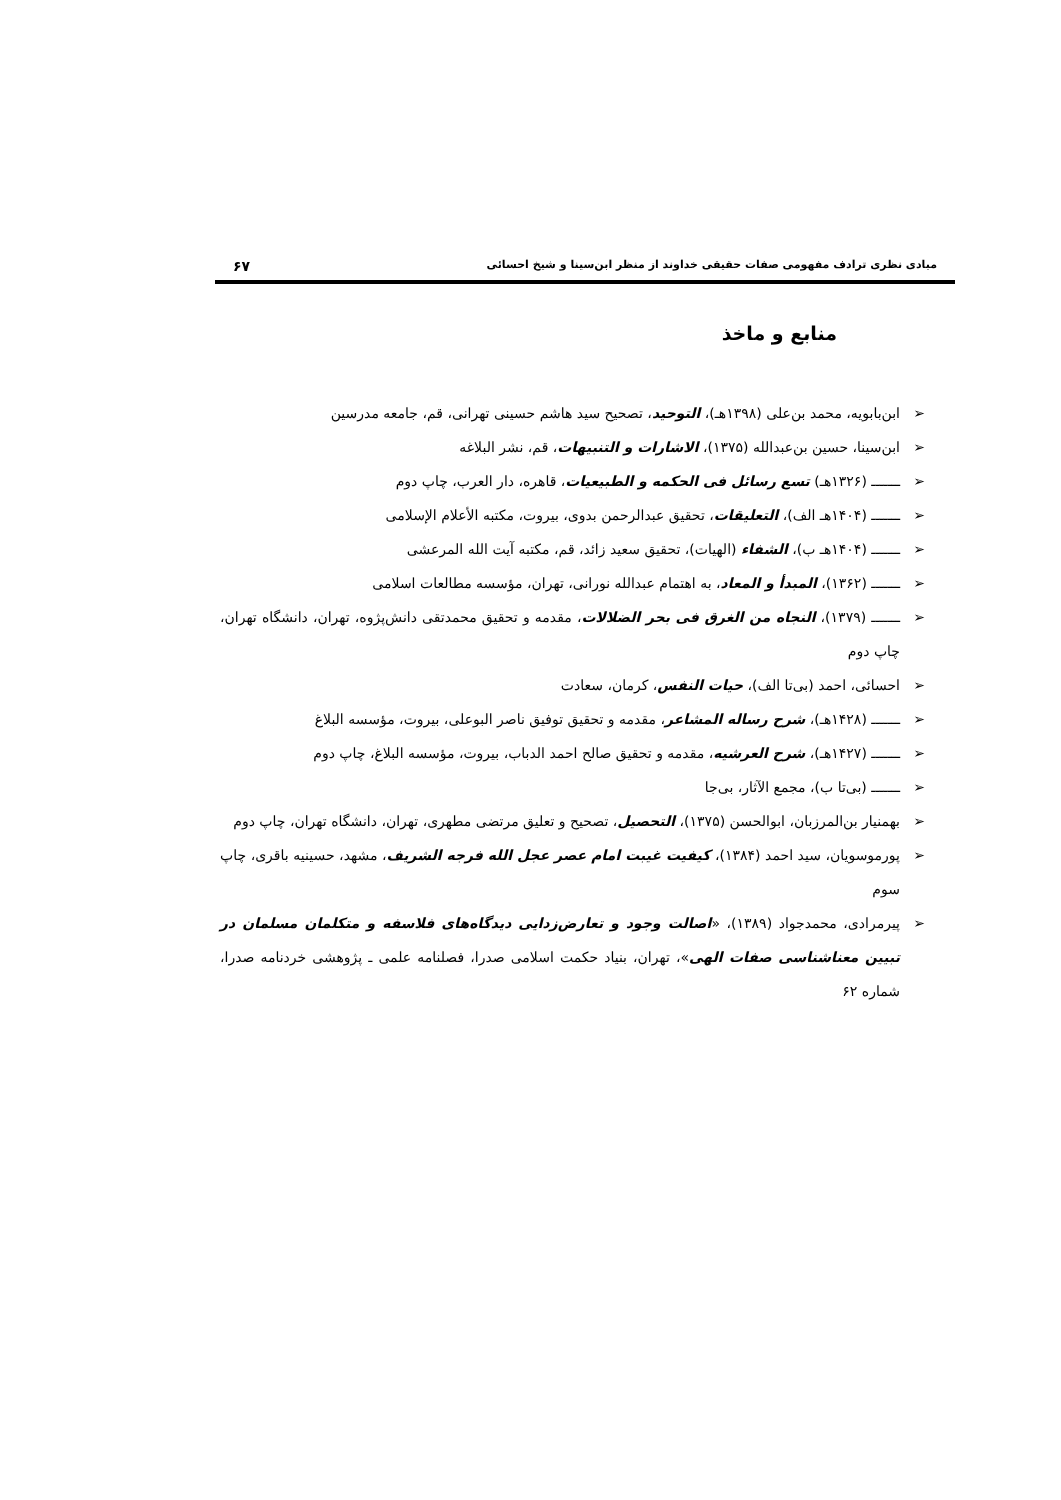مبادی نظری ترادف مفهومی صفات حقیقی خداوند از منظر ابن‌سینا و شیخ احسائی ۶۷
منابع و ماخذ
➢ ابن‌بابویه، محمد بن‌علی (۱۳۹۸هـ)، التوحید، تصحیح سید هاشم حسینی تهرانی، قم، جامعه مدرسین
➢ ابن‌سینا، حسین بن‌عبدالله (۱۳۷۵)، الاشارات و التنبیهات، قم، نشر البلاغه
➢ ـــــــ (۱۳۲۶هـ) تسع رسائل فی الحکمه و الطبیعیات، قاهره، دار العرب، چاپ دوم
➢ ـــــــ (۱۴۰۴هـ الف)، التعلیقات، تحقیق عبدالرحمن بدوی، بیروت، مکتبه الأعلام الإسلامی
➢ ـــــــ (۱۴۰۴هـ ب)، الشفاء (الهیات)، تحقیق سعید زائد، قم، مکتبه آیت الله المرعشی
➢ ـــــــ (۱۳۶۲)، المبدأ و المعاد، به اهتمام عبدالله نورانی، تهران، مؤسسه مطالعات اسلامی
➢ ـــــــ (۱۳۷۹)، النجاه من الغرق فی بحر الضلالات، مقدمه و تحقیق محمدتقی دانش‌پژوه، تهران، دانشگاه تهران، چاپ دوم
➢ احسائی، احمد (بی‌تا الف)، حیات النفس، کرمان، سعادت
➢ ـــــــ (۱۴۲۸هـ)، شرح رساله المشاعر، مقدمه و تحقیق توفیق ناصر البوعلی، بیروت، مؤسسه البلاغ
➢ ـــــــ (۱۴۲۷هـ)، شرح العرشیه، مقدمه و تحقیق صالح احمد الدباب، بیروت، مؤسسه البلاغ، چاپ دوم
➢ ـــــــ (بی‌تا ب)، مجمع الآثار، بی‌جا
➢ بهمنیار بن‌المرزبان، ابوالحسن (۱۳۷۵)، التحصیل، تصحیح و تعلیق مرتضی مطهری، تهران، دانشگاه تهران، چاپ دوم
➢ پورموسویان، سید احمد (۱۳۸۴)، کیفیت غیبت امام عصر عجل الله فرجه الشریف، مشهد، حسینیه باقری، چاپ سوم
➢ پیرمرادی، محمدجواد (۱۳۸۹)، «اصالت وجود و تعارض‌زدایی دیدگاه‌های فلاسفه و متکلمان مسلمان در تبیین معناشناسی صفات الهی»، تهران، بنیاد حکمت اسلامی صدرا، فصلنامه علمی ـ پژوهشی خردنامه صدرا، شماره ۶۲